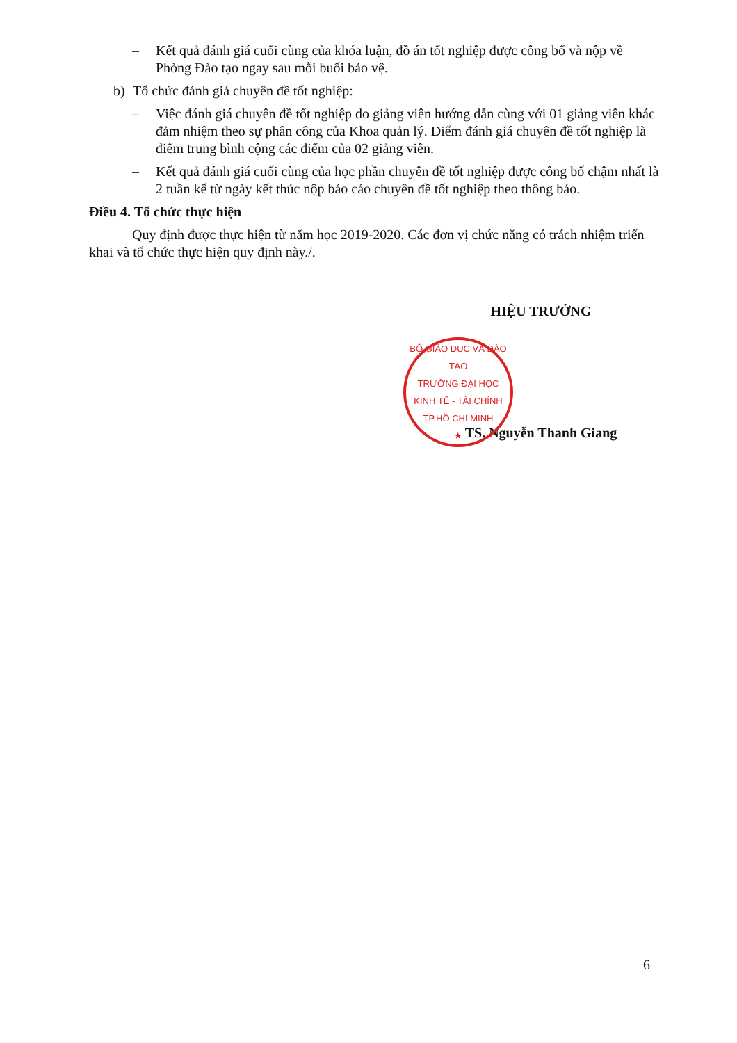– Kết quả đánh giá cuối cùng của khóa luận, đồ án tốt nghiệp được công bố và nộp về Phòng Đào tạo ngay sau mỗi buổi bảo vệ.
b) Tổ chức đánh giá chuyên đề tốt nghiệp:
– Việc đánh giá chuyên đề tốt nghiệp do giảng viên hướng dẫn cùng với 01 giảng viên khác đảm nhiệm theo sự phân công của Khoa quản lý. Điểm đánh giá chuyên đề tốt nghiệp là điểm trung bình cộng các điểm của 02 giảng viên.
– Kết quả đánh giá cuối cùng của học phần chuyên đề tốt nghiệp được công bố chậm nhất là 2 tuần kể từ ngày kết thúc nộp báo cáo chuyên đề tốt nghiệp theo thông báo.
Điều 4. Tổ chức thực hiện
Quy định được thực hiện từ năm học 2019-2020. Các đơn vị chức năng có trách nhiệm triển khai và tổ chức thực hiện quy định này./.
HIỆU TRƯỞNG
TS. Nguyễn Thanh Giang
BỘ GIÁO DỤC VÀ ĐÀO TẠO
TRƯỜNG ĐẠI HỌC
KINH TẾ - TÀI CHÍNH
TP.HỒ CHÍ MINH
★
6